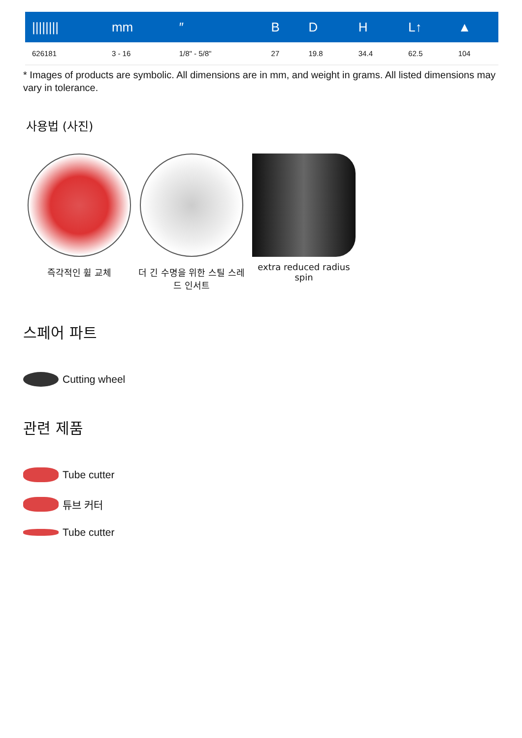| //////// | mm | ″ | B | D | H | L↑ | ▲ |
| --- | --- | --- | --- | --- | --- | --- | --- |
| 626181 | 3 - 16 | 1/8" - 5/8" | 27 | 19.8 | 34.4 | 62.5 | 104 |
* Images of products are symbolic. All dimensions are in mm, and weight in grams. All listed dimensions may vary in tolerance.
사용법 (사진)
즉각적인 휠 교체 더 긴 수명을 위한 스틸 스레드 인서트
extra reduced radius spin
스페어 파트
Cutting wheel
관련 제품
Tube cutter
튜브 커터
Tube cutter